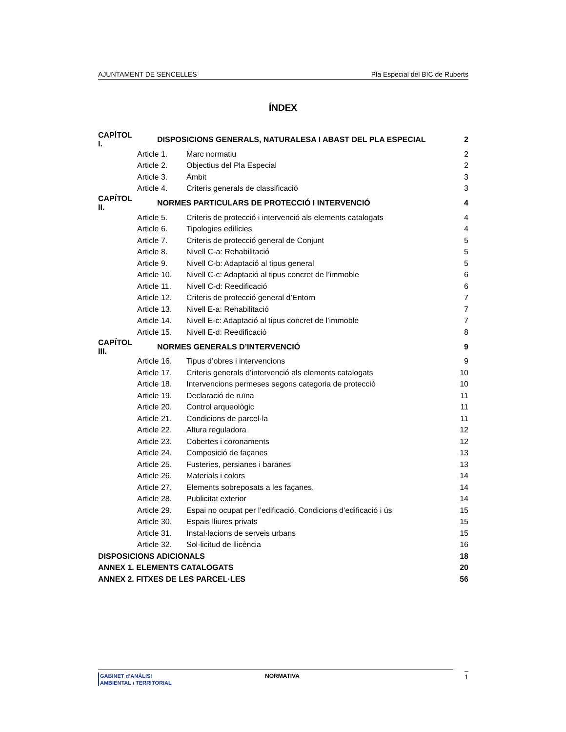AJUNTAMENT DE SENCELLES Pla Especial del BIC de Ruberts
ÍNDEX
| CAPÍTOL I. | DISPOSICIONS GENERALS, NATURALESA I ABAST DEL PLA ESPECIAL | | 2 |
| | Article 1. | Marc normatiu | 2 |
| | Article 2. | Objectius del Pla Especial | 2 |
| | Article 3. | Àmbit | 3 |
| | Article 4. | Criteris generals de classificació | 3 |
| CAPÍTOL II. | NORMES PARTICULARS DE PROTECCIÓ I INTERVENCIÓ | | 4 |
| | Article 5. | Criteris de protecció i intervenció als elements catalogats | 4 |
| | Article 6. | Tipologies edilícies | 4 |
| | Article 7. | Criteris de protecció general de Conjunt | 5 |
| | Article 8. | Nivell C-a: Rehabilitació | 5 |
| | Article 9. | Nivell C-b: Adaptació al tipus general | 5 |
| | Article 10. | Nivell C-c: Adaptació al tipus concret de l’immoble | 6 |
| | Article 11. | Nivell C-d: Reedificació | 6 |
| | Article 12. | Criteris de protecció general d’Entorn | 7 |
| | Article 13. | Nivell E-a: Rehabilitació | 7 |
| | Article 14. | Nivell E-c: Adaptació al tipus concret de l’immoble | 7 |
| | Article 15. | Nivell E-d: Reedificació | 8 |
| CAPÍTOL III. | NORMES GENERALS D’INTERVENCIÓ | | 9 |
| | Article 16. | Tipus d’obres i intervencions | 9 |
| | Article 17. | Criteris generals d’intervenció als elements catalogats | 10 |
| | Article 18. | Intervencions permeses segons categoria de protecció | 10 |
| | Article 19. | Declaració de ruïna | 11 |
| | Article 20. | Control arqueològic | 11 |
| | Article 21. | Condicions de parcel·la | 11 |
| | Article 22. | Altura reguladora | 12 |
| | Article 23. | Cobertes i coronaments | 12 |
| | Article 24. | Composició de façanes | 13 |
| | Article 25. | Fusteries, persianes i baranes | 13 |
| | Article 26. | Materials i colors | 14 |
| | Article 27. | Elements sobreposats a les façanes. | 14 |
| | Article 28. | Publicitat exterior | 14 |
| | Article 29. | Espai no ocupat per l’edificació. Condicions d’edificació i ús | 15 |
| | Article 30. | Espais lliures privats | 15 |
| | Article 31. | Instal·lacions de serveis urbans | 15 |
| | Article 32. | Sol·licitud de llicència | 16 |
| DISPOSICIONS ADICIONALS | | | 18 |
| ANNEX 1. ELEMENTS CATALOGATS | | | 20 |
| ANNEX 2. FITXES DE LES PARCEL·LES | | | 56 |
GABINET d’ANÀLISI
AMBIENTAL i TERRITORIAL
NORMATIVA
1